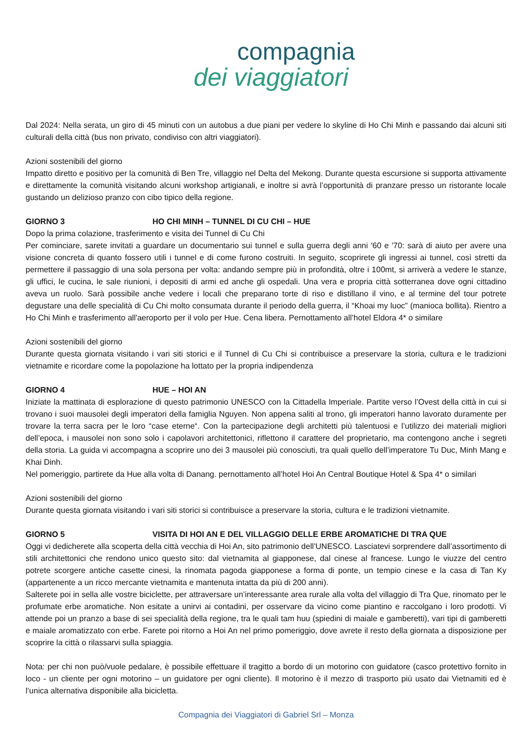compagnia
dei viaggiatori
Dal 2024: Nella serata, un giro di 45 minuti con un autobus a due piani per vedere lo skyline di Ho Chi Minh e passando dai alcuni siti culturali della città (bus non privato, condiviso con altri viaggiatori).
Azioni sostenibili del giorno
Impatto diretto e positivo per la comunità di Ben Tre, villaggio nel Delta del Mekong. Durante questa escursione si supporta attivamente e direttamente la comunità visitando alcuni workshop artigianali, e inoltre si avrà l’opportunità di pranzare presso un ristorante locale gustando un delizioso pranzo con cibo tipico della regione.
GIORNO 3 HO CHI MINH – TUNNEL DI CU CHI – HUE
Dopo la prima colazione, trasferimento e visita dei Tunnel di Cu Chi
Per cominciare, sarete invitati a guardare un documentario sui tunnel e sulla guerra degli anni '60 e '70: sarà di aiuto per avere una visione concreta di quanto fossero utili i tunnel e di come furono costruiti. In seguito, scoprirete gli ingressi ai tunnel, così stretti da permettere il passaggio di una sola persona per volta: andando sempre più in profondità, oltre i 100mt, si arriverà a vedere le stanze, gli uffici, le cucina, le sale riunioni, i depositi di armi ed anche gli ospedali. Una vera e propria città sotterranea dove ogni cittadino aveva un ruolo. Sarà possibile anche vedere i locali che preparano torte di riso e distillano il vino, e al termine del tour potrete degustare una delle specialità di Cu Chi molto consumata durante il periodo della guerra, il “Khoai my luoc” (manioca bollita). Rientro a Ho Chi Minh e trasferimento all'aeroporto per il volo per Hue. Cena libera. Pernottamento all’hotel Eldora 4* o similare
Azioni sostenibili del giorno
Durante questa giornata visitando i vari siti storici e il Tunnel di Cu Chi si contribuisce a preservare la storia, cultura e le tradizioni vietnamite e ricordare come la popolazione ha lottato per la propria indipendenza
GIORNO 4 HUE – HOI AN
Iniziate la mattinata di esplorazione di questo patrimonio UNESCO con la Cittadella Imperiale. Partite verso l’Ovest della città in cui si trovano i suoi mausolei degli imperatori della famiglia Nguyen. Non appena saliti al trono, gli imperatori hanno lavorato duramente per trovare la terra sacra per le loro “case eterne“. Con la partecipazione degli architetti più talentuosi e l’utilizzo dei materiali migliori dell’epoca, i mausolei non sono solo i capolavori architettonici, riflettono il carattere del proprietario, ma contengono anche i segreti della storia. La guida vi accompagna a scoprire uno dei 3 mausolei più conosciuti, tra quali quello dell’imperatore Tu Duc, Minh Mang e Khai Dinh.
Nel pomeriggio, partirete da Hue alla volta di Danang. pernottamento all’hotel Hoi An Central Boutique Hotel & Spa 4* o similari
Azioni sostenibili del giorno
Durante questa giornata visitando i vari siti storici si contribuisce a preservare la storia, cultura e le tradizioni vietnamite.
GIORNO 5 VISITA DI HOI AN E DEL VILLAGGIO DELLE ERBE AROMATICHE DI TRA QUE
Oggi vi dedicherete alla scoperta della città vecchia di Hoi An, sito patrimonio dell’UNESCO. Lasciatevi sorprendere dall’assortimento di stili architettonici che rendono unico questo sito: dal vietnamita al giapponese, dal cinese al francese. Lungo le viuzze del centro potrete scorgere antiche casette cinesi, la rinomata pagoda giapponese a forma di ponte, un tempio cinese e la casa di Tan Ky (appartenente a un ricco mercante vietnamita e mantenuta intatta da più di 200 anni).
Salterete poi in sella alle vostre biciclette, per attraversare un’interessante area rurale alla volta del villaggio di Tra Que, rinomato per le profumate erbe aromatiche. Non esitate a unirvi ai contadini, per osservare da vicino come piantino e raccolgano i loro prodotti. Vi attende poi un pranzo a base di sei specialità della regione, tra le quali tam huu (spiedini di maiale e gamberetti), vari tipi di gamberetti e maiale aromatizzato con erbe. Farete poi ritorno a Hoi An nel primo pomeriggio, dove avrete il resto della giornata a disposizione per scoprire la città o rilassarvi sulla spiaggia.
Nota: per chi non può/vuole pedalare, è possibile effettuare il tragitto a bordo di un motorino con guidatore (casco protettivo fornito in loco - un cliente per ogni motorino – un guidatore per ogni cliente). Il motorino è il mezzo di trasporto più usato dai Vietnamiti ed è l’unica alternativa disponibile alla bicicletta.
Compagnia dei Viaggiatori di Gabriel Srl – Monza